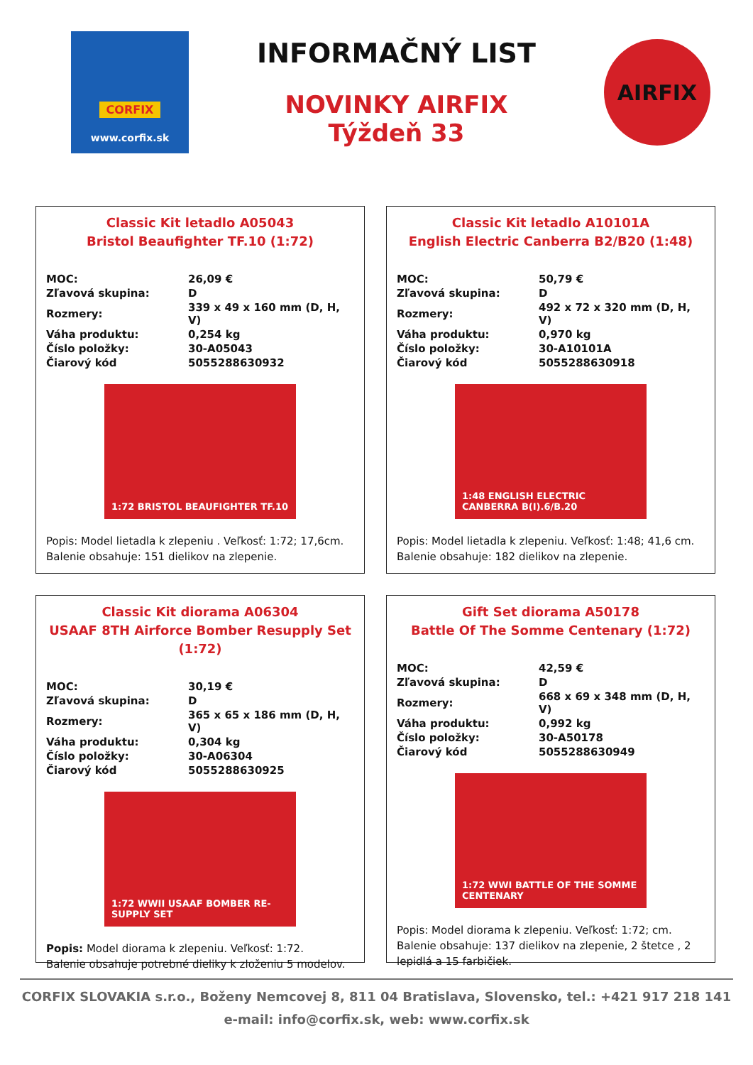CORFIX
www.corfix.sk
INFORMAČNÝ LIST
NOVINKY AIRFIX
Týždeň 33
AIRFIX
Classic Kit letadlo A05043
Bristol Beaufighter TF.10 (1:72)
| MOC: | 26,09 € |
| Zľavová skupina: | D |
| Rozmery: | 339 x 49 x 160 mm (D, H, V) |
| Váha produktu: | 0,254 kg |
| Číslo položky: | 30-A05043 |
| Čiarový kód | 5055288630932 |
1:72 BRISTOL BEAUFIGHTER TF.10
Popis: Model lietadla k zlepeniu . Veľkosť: 1:72; 17,6cm.
Balenie obsahuje: 151 dielikov na zlepenie.
Classic Kit letadlo A10101A
English Electric Canberra B2/B20 (1:48)
| MOC: | 50,79 € |
| Zľavová skupina: | D |
| Rozmery: | 492 x 72 x 320 mm (D, H, V) |
| Váha produktu: | 0,970 kg |
| Číslo položky: | 30-A10101A |
| Čiarový kód | 5055288630918 |
1:48 ENGLISH ELECTRIC CANBERRA B(I).6/B.20
Popis: Model lietadla k zlepeniu. Veľkosť: 1:48; 41,6 cm.
Balenie obsahuje: 182 dielikov na zlepenie.
Classic Kit diorama A06304
USAAF 8TH Airforce Bomber Resupply Set (1:72)
| MOC: | 30,19 € |
| Zľavová skupina: | D |
| Rozmery: | 365 x 65 x 186 mm (D, H, V) |
| Váha produktu: | 0,304 kg |
| Číslo položky: | 30-A06304 |
| Čiarový kód | 5055288630925 |
1:72 WWII USAAF BOMBER RE-SUPPLY SET
Popis: Model diorama k zlepeniu. Veľkosť: 1:72.
Balenie obsahuje potrebné dieliky k zloženiu 5 modelov.
Gift Set diorama A50178
Battle Of The Somme Centenary (1:72)
| MOC: | 42,59 € |
| Zľavová skupina: | D |
| Rozmery: | 668 x 69 x 348 mm (D, H, V) |
| Váha produktu: | 0,992 kg |
| Číslo položky: | 30-A50178 |
| Čiarový kód | 5055288630949 |
1:72 WWI BATTLE OF THE SOMME CENTENARY
Popis: Model diorama k zlepeniu. Veľkosť: 1:72; cm.
Balenie obsahuje: 137 dielikov na zlepenie, 2 štetce , 2 lepidlá a 15 farbičiek.
CORFIX SLOVAKIA s.r.o., Boženy Nemcovej 8, 811 04 Bratislava, Slovensko, tel.: +421 917 218 141
e-mail: info@corfix.sk, web: www.corfix.sk